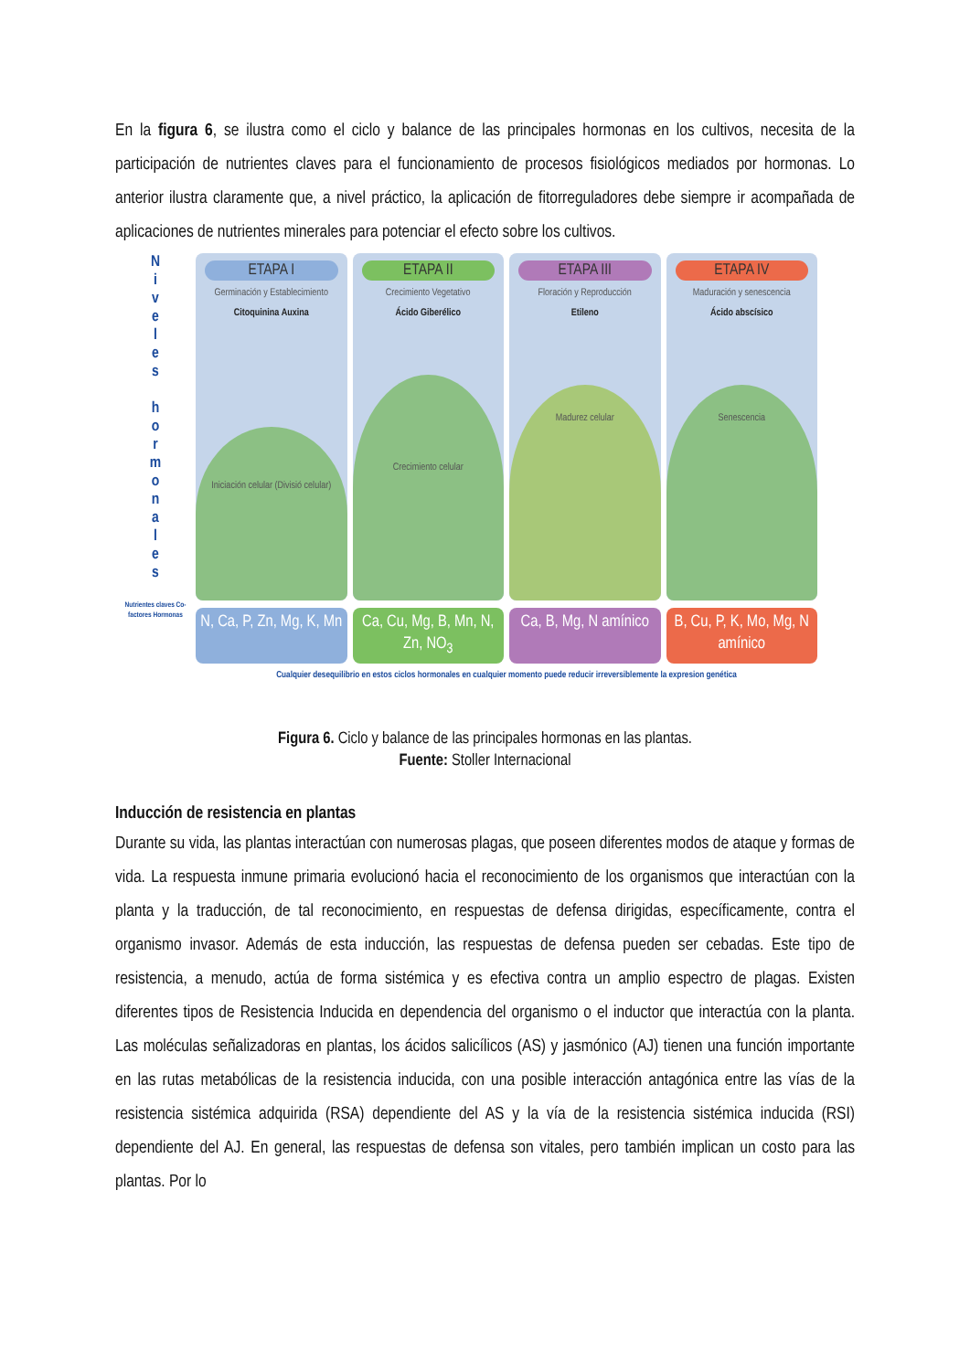En la figura 6, se ilustra como el ciclo y balance de las principales hormonas en los cultivos, necesita de la participación de nutrientes claves para el funcionamiento de procesos fisiológicos mediados por hormonas. Lo anterior ilustra claramente que, a nivel práctico, la aplicación de fitorreguladores debe siempre ir acompañada de aplicaciones de nutrientes minerales para potenciar el efecto sobre los cultivos.
N
i
v
e
l
e
s
h
o
r
m
o
n
a
l
e
s
Nutrientes claves Co-factores Hormonas
ETAPA I
Germinación y Establecimiento
Citoquinina Auxina
Iniciación celular (Divisió celular)
ETAPA II
Crecimiento Vegetativo
Ácido Giberélico
Crecimiento celular
ETAPA III
Floración y Reproducción
Etileno
Madurez celular
ETAPA IV
Maduración y senescencia
Ácido abscísico
Senescencia
N, Ca, P, Zn, Mg, K, Mn Ca, Cu, Mg, B, Mn, N, Zn, NO<sub>3</sub> Ca, B, Mg, N amínico B, Cu, P, K, Mo, Mg, N amínico
Cualquier desequilibrio en estos ciclos hormonales en cualquier momento puede reducir irreversiblemente la expresion genética
Figura 6. Ciclo y balance de las principales hormonas en las plantas.
Fuente: Stoller Internacional
Inducción de resistencia en plantas
Durante su vida, las plantas interactúan con numerosas plagas, que poseen diferentes modos de ataque y formas de vida. La respuesta inmune primaria evolucionó hacia el reconocimiento de los organismos que interactúan con la planta y la traducción, de tal reconocimiento, en respuestas de defensa dirigidas, específicamente, contra el organismo invasor. Además de esta inducción, las respuestas de defensa pueden ser cebadas. Este tipo de resistencia, a menudo, actúa de forma sistémica y es efectiva contra un amplio espectro de plagas. Existen diferentes tipos de Resistencia Inducida en dependencia del organismo o el inductor que interactúa con la planta. Las moléculas señalizadoras en plantas, los ácidos salicílicos (AS) y jasmónico (AJ) tienen una función importante en las rutas metabólicas de la resistencia inducida, con una posible interacción antagónica entre las vías de la resistencia sistémica adquirida (RSA) dependiente del AS y la vía de la resistencia sistémica inducida (RSI) dependiente del AJ. En general, las respuestas de defensa son vitales, pero también implican un costo para las plantas. Por lo